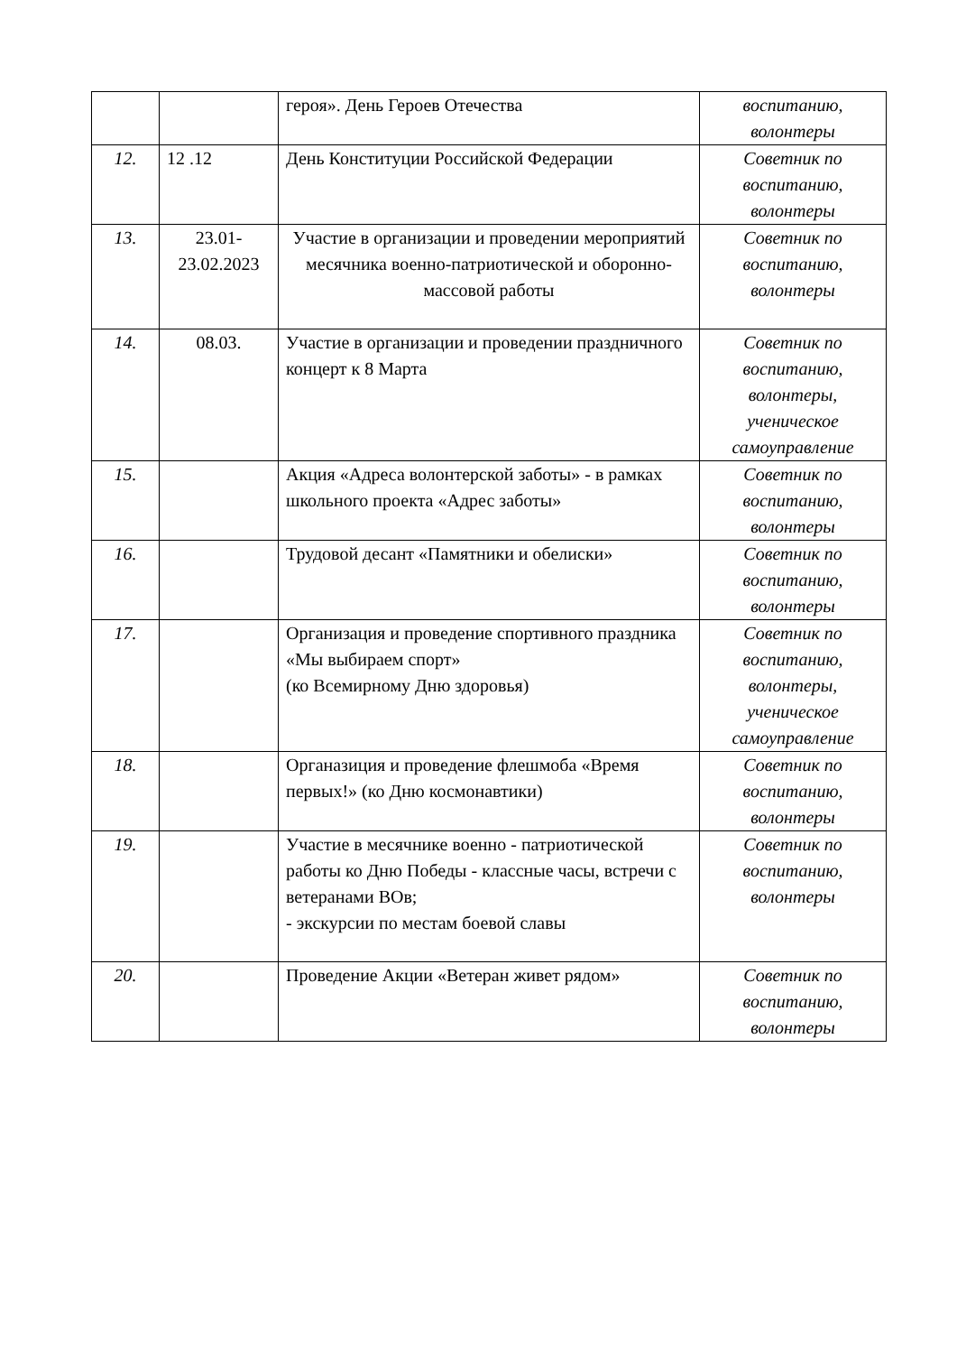| | | героя». День Героев Отечества | воспитанию, волонтеры |
| 12. | 12 .12 | День Конституции Российской Федерации | Советник по воспитанию, волонтеры |
| 13. | 23.01-23.02.2023 | Участие в организации и проведении мероприятий месячника военно-патриотической и оборонно-массовой работы | Советник по воспитанию, волонтеры |
| 14. | 08.03. | Участие в организации и проведении праздничного концерт к 8 Марта | Советник по воспитанию, волонтеры, ученическое самоуправление |
| 15. | | Акция «Адреса волонтерской заботы» - в рамках школьного проекта «Адрес заботы» | Советник по воспитанию, волонтеры |
| 16. | | Трудовой десант «Памятники и обелиски» | Советник по воспитанию, волонтеры |
| 17. | | Организация и проведение спортивного праздника «Мы выбираем спорт» (ко Всемирному Дню здоровья) | Советник по воспитанию, волонтеры, ученическое самоуправление |
| 18. | | Органазиция и проведение флешмоба «Время первых!» (ко Дню космонавтики) | Советник по воспитанию, волонтеры |
| 19. | | Участие в месячнике военно - патриотической работы ко Дню Победы - классные часы, встречи с ветеранами ВОв; - экскурсии по местам боевой славы | Советник по воспитанию, волонтеры |
| 20. | | Проведение Акции «Ветеран живет рядом» | Советник по воспитанию, волонтеры |